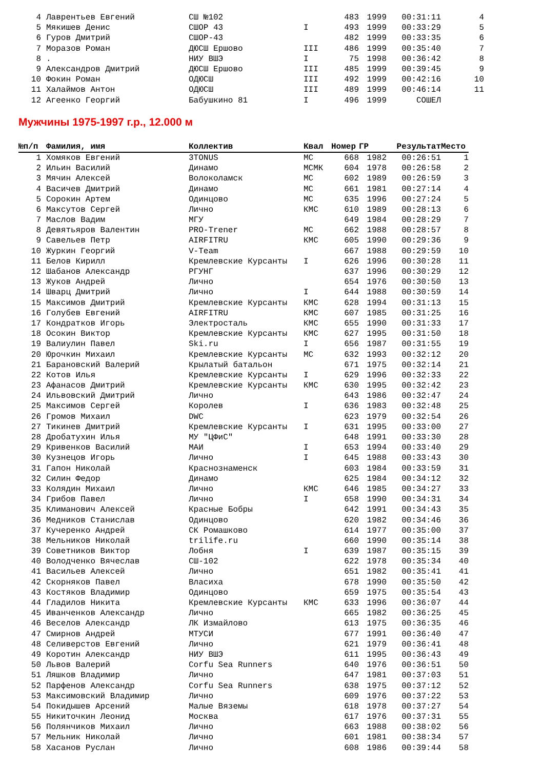| 4 | Лаврентьев Евгений | СШ №102 | | 483 | 1999 | 00:31:11 | 4 |
| 5 | Мякишев Денис | СШОР 43 | I | 493 | 1999 | 00:33:29 | 5 |
| 6 | Гуров Дмитрий | СШОР-43 | | 482 | 1999 | 00:33:35 | 6 |
| 7 | Моразов Роман | ДЮСШ Ершово | III | 486 | 1999 | 00:35:40 | 7 |
| 8 | . | НИУ ВШЭ | I | 75 | 1998 | 00:36:42 | 8 |
| 9 | Александров Дмитрий | ДЮСШ Ершово | III | 485 | 1999 | 00:39:45 | 9 |
| 10 | Фокин Роман | ОДЮСШ | III | 492 | 1999 | 00:42:16 | 10 |
| 11 | Халаймов Антон | ОДЮСШ | III | 489 | 1999 | 00:46:14 | 11 |
| 12 | Агеенко Георгий | Бабушкино 81 | I | 496 | 1999 | СОШЕЛ | |
Мужчины 1975-1997 г.р., 12.000 м
| №п/п | Фамилия, имя | Коллектив | Квал | Номер | ГР | Результат | Место |
| --- | --- | --- | --- | --- | --- | --- | --- |
| 1 | Хомяков Евгений | 3TONUS | МС | 668 | 1982 | 00:26:51 | 1 |
| 2 | Ильин Василий | Динамо | МСМК | 604 | 1978 | 00:26:58 | 2 |
| 3 | Мячин Алексей | Волоколамск | МС | 602 | 1989 | 00:26:59 | 3 |
| 4 | Васичев Дмитрий | Динамо | МС | 661 | 1981 | 00:27:14 | 4 |
| 5 | Сорокин Артем | Одинцово | МС | 635 | 1996 | 00:27:24 | 5 |
| 6 | Максутов Сергей | Лично | КМС | 610 | 1989 | 00:28:13 | 6 |
| 7 | Маслов Вадим | МГУ | | 649 | 1984 | 00:28:29 | 7 |
| 8 | Девятьяров Валентин | PRO-Trener | МС | 662 | 1988 | 00:28:57 | 8 |
| 9 | Савельев Петр | AIRFITRU | КМС | 605 | 1990 | 00:29:36 | 9 |
| 10 | Журкин Георгий | V-Team | | 667 | 1988 | 00:29:59 | 10 |
| 11 | Белов Кирилл | Кремлевские Курсанты | I | 626 | 1996 | 00:30:28 | 11 |
| 12 | Шабанов Александр | РГУНГ | | 637 | 1996 | 00:30:29 | 12 |
| 13 | Жуков Андрей | Лично | | 654 | 1976 | 00:30:50 | 13 |
| 14 | Шварц Дмитрий | Лично | I | 644 | 1988 | 00:30:59 | 14 |
| 15 | Максимов Дмитрий | Кремлевские Курсанты | КМС | 628 | 1994 | 00:31:13 | 15 |
| 16 | Голубев Евгений | AIRFITRU | КМС | 607 | 1985 | 00:31:25 | 16 |
| 17 | Кондратков Игорь | Электросталь | КМС | 655 | 1990 | 00:31:33 | 17 |
| 18 | Осокин Виктор | Кремлевские Курсанты | КМС | 627 | 1995 | 00:31:50 | 18 |
| 19 | Валиулин Павел | Ski.ru | I | 656 | 1987 | 00:31:55 | 19 |
| 20 | Юрочкин Михаил | Кремлевские Курсанты | МС | 632 | 1993 | 00:32:12 | 20 |
| 21 | Барановский Валерий | Крылатый батальон | | 671 | 1975 | 00:32:14 | 21 |
| 22 | Котов Илья | Кремлевские Курсанты | I | 629 | 1996 | 00:32:33 | 22 |
| 23 | Афанасов Дмитрий | Кремлевские Курсанты | КМС | 630 | 1995 | 00:32:42 | 23 |
| 24 | Ильвовский Дмитрий | Лично | | 643 | 1986 | 00:32:47 | 24 |
| 25 | Максимов Сергей | Королев | I | 636 | 1983 | 00:32:48 | 25 |
| 26 | Громов Михаил | DWC | | 623 | 1979 | 00:32:54 | 26 |
| 27 | Тикинев Дмитрий | Кремлевские Курсанты | I | 631 | 1995 | 00:33:00 | 27 |
| 28 | Дробатухин Илья | МУ "ЦФиС" | | 648 | 1991 | 00:33:30 | 28 |
| 29 | Кривенков Василий | МАИ | I | 653 | 1994 | 00:33:40 | 29 |
| 30 | Кузнецов Игорь | Лично | I | 645 | 1988 | 00:33:43 | 30 |
| 31 | Гапон Николай | Краснознаменск | | 603 | 1984 | 00:33:59 | 31 |
| 32 | Силин Федор | Динамо | | 625 | 1984 | 00:34:12 | 32 |
| 33 | Колядин Михаил | Лично | КМС | 646 | 1985 | 00:34:27 | 33 |
| 34 | Грибов Павел | Лично | I | 658 | 1990 | 00:34:31 | 34 |
| 35 | Климанович Алексей | Красные Бобры | | 642 | 1991 | 00:34:43 | 35 |
| 36 | Медников Станислав | Одинцово | | 620 | 1982 | 00:34:46 | 36 |
| 37 | Кучеренко Андрей | СК Ромашково | | 614 | 1977 | 00:35:00 | 37 |
| 38 | Мельников Николай | trilife.ru | | 660 | 1990 | 00:35:14 | 38 |
| 39 | Советников Виктор | Лобня | I | 639 | 1987 | 00:35:15 | 39 |
| 40 | Володченко Вячеслав | СШ-102 | | 622 | 1978 | 00:35:34 | 40 |
| 41 | Васильев Алексей | Лично | | 651 | 1982 | 00:35:41 | 41 |
| 42 | Скорняков Павел | Власиха | | 678 | 1990 | 00:35:50 | 42 |
| 43 | Костяков Владимир | Одинцово | | 659 | 1975 | 00:35:54 | 43 |
| 44 | Гладилов Никита | Кремлевские Курсанты | КМС | 633 | 1996 | 00:36:07 | 44 |
| 45 | Иванченков Александр | Лично | | 665 | 1982 | 00:36:25 | 45 |
| 46 | Веселов Александр | ЛК Измайлово | | 613 | 1975 | 00:36:35 | 46 |
| 47 | Смирнов Андрей | МТУСИ | | 677 | 1991 | 00:36:40 | 47 |
| 48 | Селиверстов Евгений | Лично | | 621 | 1979 | 00:36:41 | 48 |
| 49 | Коротин Александр | НИУ ВШЭ | | 611 | 1995 | 00:36:43 | 49 |
| 50 | Львов Валерий | Corfu Sea Runners | | 640 | 1976 | 00:36:51 | 50 |
| 51 | Ляшков Владимир | Лично | | 647 | 1981 | 00:37:03 | 51 |
| 52 | Парфенов Александр | Corfu Sea Runners | | 638 | 1975 | 00:37:12 | 52 |
| 53 | Максимовский Владимир | Лично | | 609 | 1976 | 00:37:22 | 53 |
| 54 | Покидышев Арсений | Малые Вяземы | | 618 | 1978 | 00:37:27 | 54 |
| 55 | Никиточкин Леонид | Москва | | 617 | 1976 | 00:37:31 | 55 |
| 56 | Полянчиков Михаил | Лично | | 663 | 1988 | 00:38:02 | 56 |
| 57 | Мельник Николай | Лично | | 601 | 1981 | 00:38:34 | 57 |
| 58 | Хасанов Руслан | Лично | | 608 | 1986 | 00:39:44 | 58 |